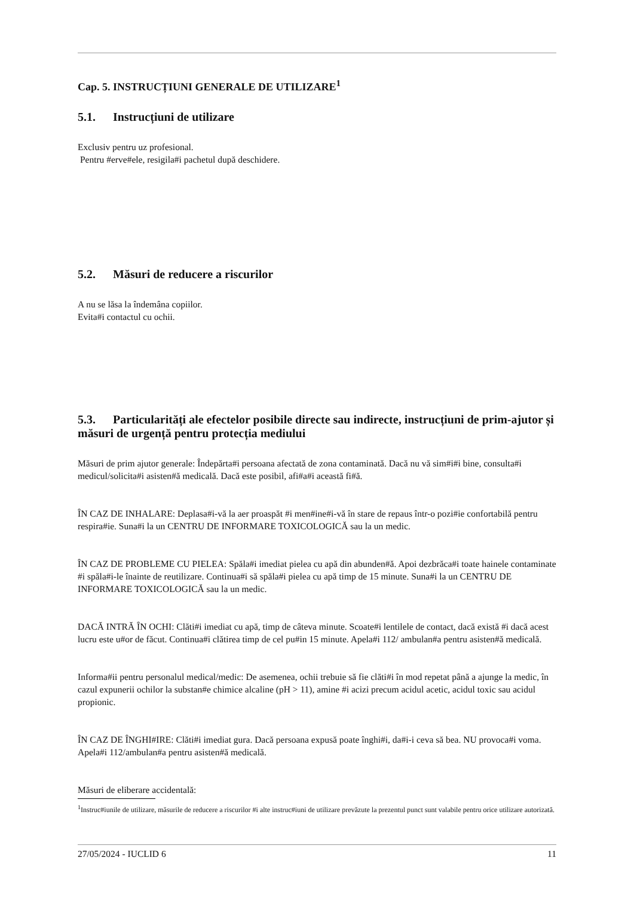Cap. 5. INSTRUCȚIUNI GENERALE DE UTILIZARE<sup>1</sup>
5.1. Instrucțiuni de utilizare
Exclusiv pentru uz profesional.
Pentru #erve#ele, resigila#i pachetul după deschidere.
5.2. Măsuri de reducere a riscurilor
A nu se lăsa la îndemâna copiilor.
Evita#i contactul cu ochii.
5.3. Particularități ale efectelor posibile directe sau indirecte, instrucțiuni de prim-ajutor și măsuri de urgență pentru protecția mediului
Măsuri de prim ajutor generale: Îndepărta#i persoana afectată de zona contaminată. Dacă nu vă sim#i#i bine, consulta#i medicul/solicita#i asisten#ă medicală. Dacă este posibil, afi#a#i această fi#ă.
ÎN CAZ DE INHALARE: Deplasa#i-vă la aer proaspăt #i men#ine#i-vă în stare de repaus într-o pozi#ie confortabilă pentru respira#ie. Suna#i la un CENTRU DE INFORMARE TOXICOLOGICĂ sau la un medic.
ÎN CAZ DE PROBLEME CU PIELEA: Spăla#i imediat pielea cu apă din abunden#ă. Apoi dezbrăca#i toate hainele contaminate #i spăla#i-le înainte de reutilizare. Continua#i să spăla#i pielea cu apă timp de 15 minute. Suna#i la un CENTRU DE INFORMARE TOXICOLOGICĂ sau la un medic.
DACĂ INTRĂ ÎN OCHI: Clăti#i imediat cu apă, timp de câteva minute. Scoate#i lentilele de contact, dacă există #i dacă acest lucru este u#or de făcut. Continua#i clătirea timp de cel pu#in 15 minute. Apela#i 112/ ambulan#a pentru asisten#ă medicală.
Informa#ii pentru personalul medical/medic: De asemenea, ochii trebuie să fie clăti#i în mod repetat până a ajunge la medic, în cazul expunerii ochilor la substan#e chimice alcaline (pH > 11), amine #i acizi precum acidul acetic, acidul toxic sau acidul propionic.
ÎN CAZ DE ÎNGHI#IRE: Clăti#i imediat gura. Dacă persoana expusă poate înghi#i, da#i-i ceva să bea. NU provoca#i voma. Apela#i 112/ambulan#a pentru asisten#ă medicală.
Măsuri de eliberare accidentală:
<sup>1</sup> Instruc#iunile de utilizare, măsurile de reducere a riscurilor #i alte instruc#iuni de utilizare prevăzute la prezentul punct sunt valabile pentru orice utilizare autorizată.
27/05/2024 - IUCLID 6 11